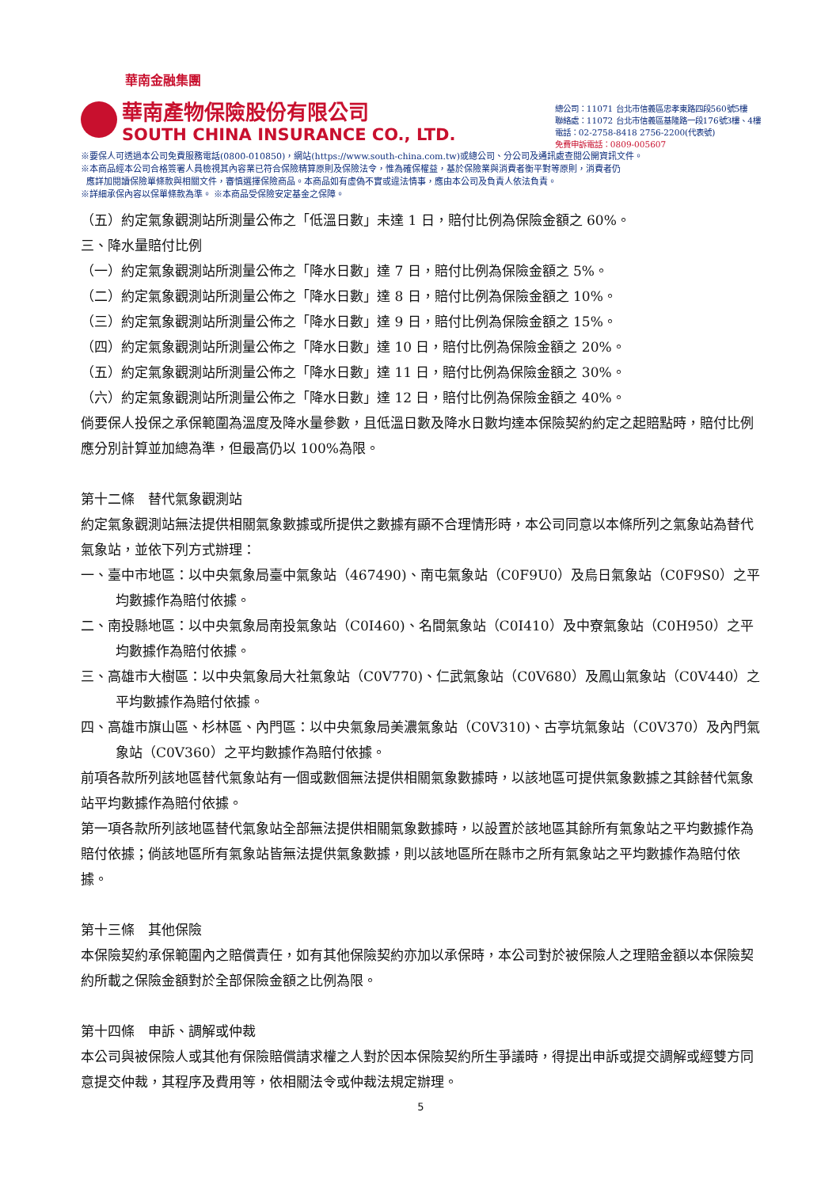華南金融集團
華南產物保險股份有限公司
SOUTH CHINA INSURANCE CO., LTD.
總公司：11071 台北市信義區忠孝東路四段560號5樓
聯絡處：11072 台北市信義區基隆路一段176號3樓、4樓
電話：02-2758-8418 2756-2200(代表號)
免費申訴電話：0809-005607
※要保人可透過本公司免費服務電話(0800-010850)，網站(https://www.south-china.com.tw)或總公司、分公司及通訊處查閱公開資訊文件。
※本商品經本公司合格簽署人員檢視其內容業已符合保險精算原則及保險法令，惟為確保權益，基於保險業與消費者衡平對等原則，消費者仍
應詳加閱讀保險單條款與相關文件，審慎選擇保險商品。本商品如有虛偽不實或違法情事，應由本公司及負責人依法負責。
※詳細承保內容以保單條款為準。 ※本商品受保險安定基金之保障。
（五）約定氣象觀測站所測量公佈之「低溫日數」未達 1 日，賠付比例為保險金額之 60%。
三、降水量賠付比例
（一）約定氣象觀測站所測量公佈之「降水日數」達 7 日，賠付比例為保險金額之 5%。
（二）約定氣象觀測站所測量公佈之「降水日數」達 8 日，賠付比例為保險金額之 10%。
（三）約定氣象觀測站所測量公佈之「降水日數」達 9 日，賠付比例為保險金額之 15%。
（四）約定氣象觀測站所測量公佈之「降水日數」達 10 日，賠付比例為保險金額之 20%。
（五）約定氣象觀測站所測量公佈之「降水日數」達 11 日，賠付比例為保險金額之 30%。
（六）約定氣象觀測站所測量公佈之「降水日數」達 12 日，賠付比例為保險金額之 40%。
倘要保人投保之承保範圍為溫度及降水量參數，且低溫日數及降水日數均達本保險契約約定之起賠點時，賠付比例應分別計算並加總為準，但最高仍以 100%為限。
第十二條　替代氣象觀測站
約定氣象觀測站無法提供相關氣象數據或所提供之數據有顯不合理情形時，本公司同意以本條所列之氣象站為替代氣象站，並依下列方式辦理：
一、臺中市地區：以中央氣象局臺中氣象站（467490)、南屯氣象站（C0F9U0）及烏日氣象站（C0F9S0）之平均數據作為賠付依據。
二、南投縣地區：以中央氣象局南投氣象站（C0I460)、名間氣象站（C0I410）及中寮氣象站（C0H950）之平均數據作為賠付依據。
三、高雄市大樹區：以中央氣象局大社氣象站（C0V770)、仁武氣象站（C0V680）及鳳山氣象站（C0V440）之平均數據作為賠付依據。
四、高雄市旗山區、杉林區、內門區：以中央氣象局美濃氣象站（C0V310)、古亭坑氣象站（C0V370）及內門氣象站（C0V360）之平均數據作為賠付依據。
前項各款所列該地區替代氣象站有一個或數個無法提供相關氣象數據時，以該地區可提供氣象數據之其餘替代氣象站平均數據作為賠付依據。
第一項各款所列該地區替代氣象站全部無法提供相關氣象數據時，以設置於該地區其餘所有氣象站之平均數據作為賠付依據；倘該地區所有氣象站皆無法提供氣象數據，則以該地區所在縣市之所有氣象站之平均數據作為賠付依據。
第十三條　其他保險
本保險契約承保範圍內之賠償責任，如有其他保險契約亦加以承保時，本公司對於被保險人之理賠金額以本保險契約所載之保險金額對於全部保險金額之比例為限。
第十四條　申訴、調解或仲裁
本公司與被保險人或其他有保險賠償請求權之人對於因本保險契約所生爭議時，得提出申訴或提交調解或經雙方同意提交仲裁，其程序及費用等，依相關法令或仲裁法規定辦理。
5